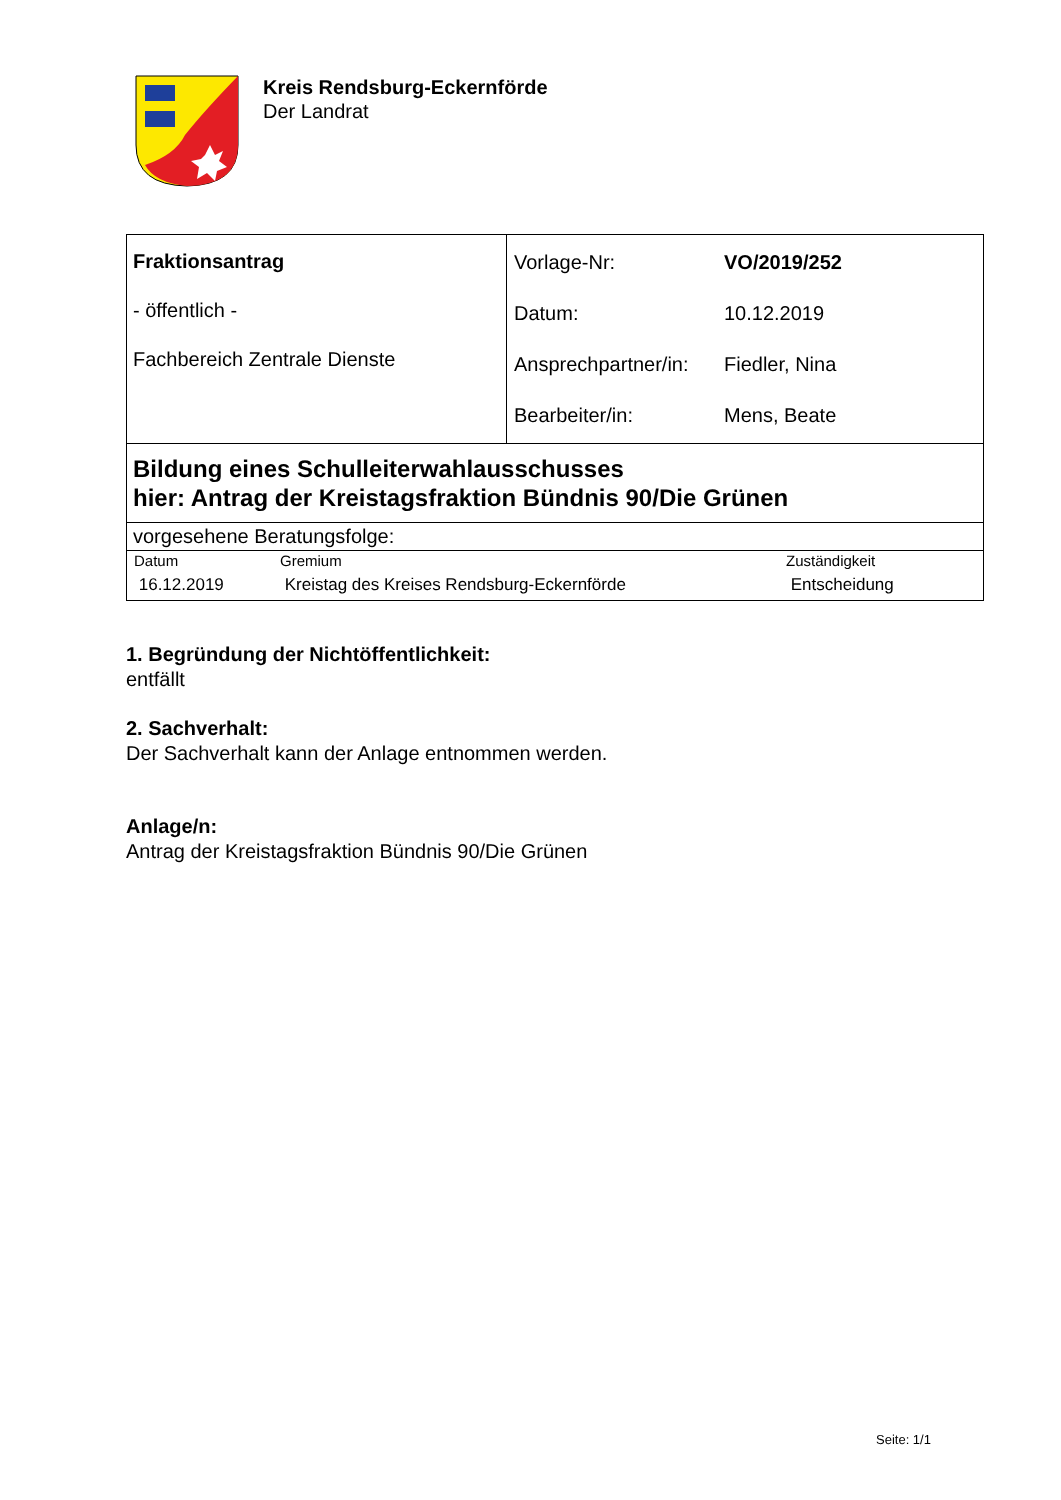Kreis Rendsburg-Eckernförde
Der Landrat
| Fraktionsantrag - öffentlich - Fachbereich Zentrale Dienste | / Vorlage-Nr: / VO/2019/252 / / Datum: / 10.12.2019 / / Ansprechpartner/in: / Fiedler, Nina / / Bearbeiter/in: / Mens, Beate / |
| Bildung eines Schulleiterwahlausschusses hier: Antrag der Kreistagsfraktion Bündnis 90/Die Grünen | |
| vorgesehene Beratungsfolge: | |
| / Datum / Gremium / Zuständigkeit / / --- / --- / --- / / 16.12.2019 / Kreistag des Kreises Rendsburg-Eckernförde / Entscheidung / | |
1. Begründung der Nichtöffentlichkeit:
entfällt
2. Sachverhalt:
Der Sachverhalt kann der Anlage entnommen werden.
Anlage/n:
Antrag der Kreistagsfraktion Bündnis 90/Die Grünen
Seite: 1/1